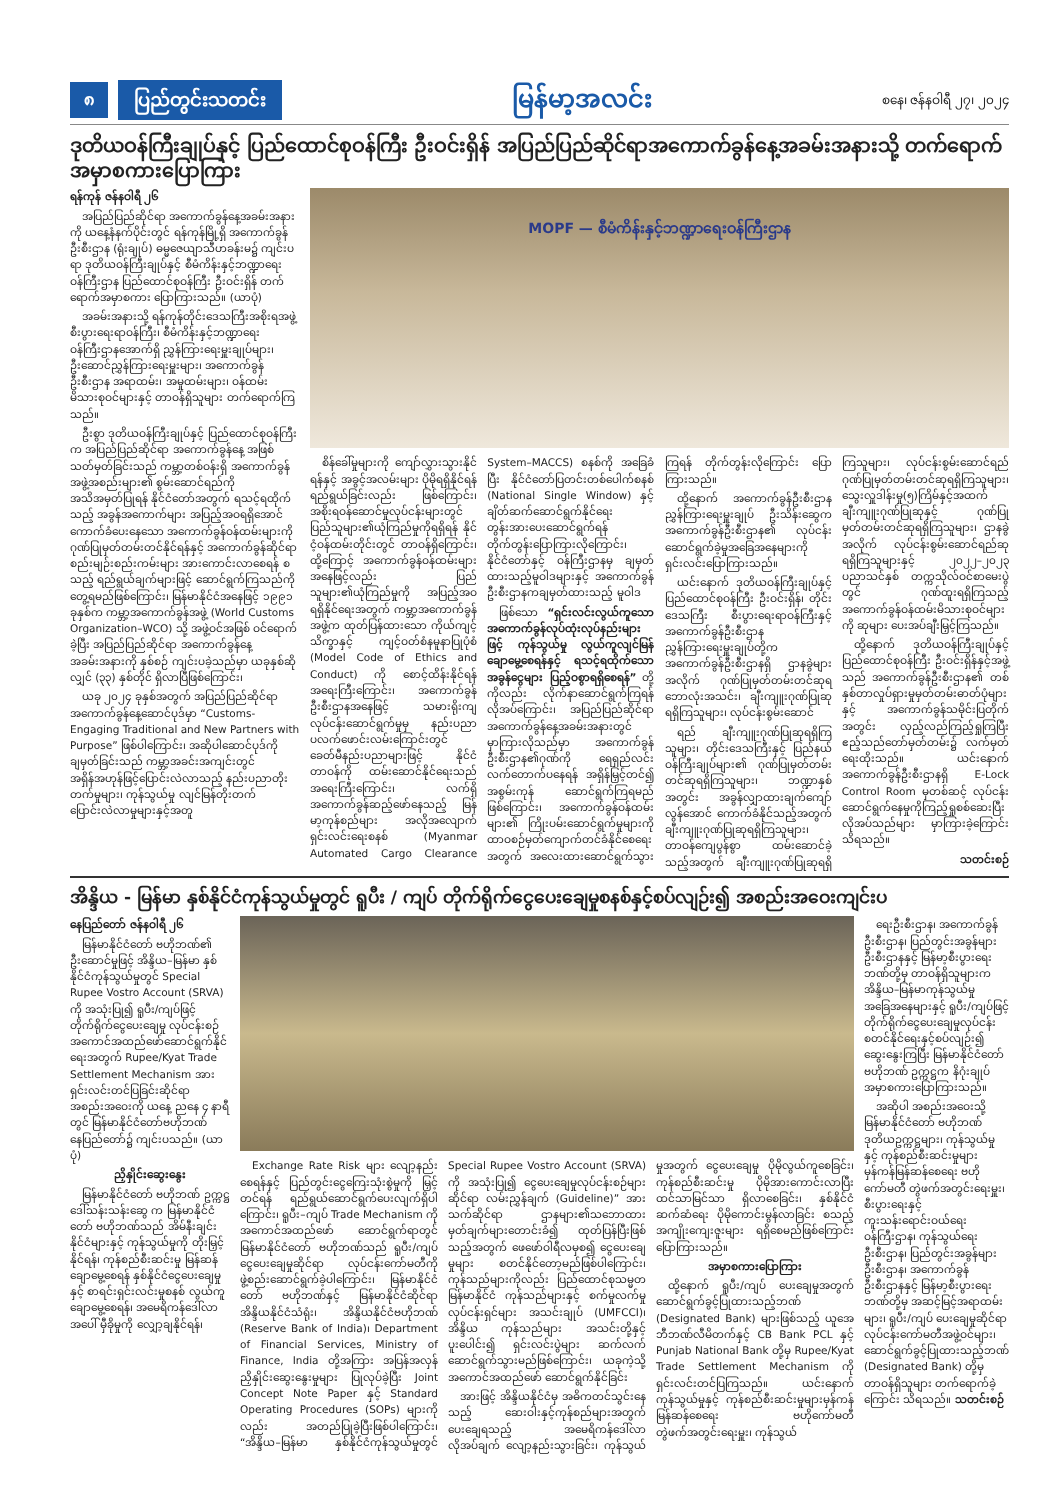၈ ပြည်တွင်းသတင်း မြန်မာ့အလင်း စနေ၊ ဇန်နဝါရီ ၂၇၊ ၂၀၂၄
ဒုတိယဝန်ကြီးချုပ်နှင့် ပြည်ထောင်စုဝန်ကြီး ဦးဝင်းရှိန် အပြည်ပြည်ဆိုင်ရာအကောက်ခွန်နေ့အခမ်းအနားသို့ တက်ရောက်အမှာစကားပြောကြား
ရန်ကုန် ဇန်နဝါရီ ၂၆
အပြည်ပြည်ဆိုင်ရာ အကောက်ခွန်နေ့အခမ်းအနားကို ယနေ့နံနက်ပိုင်းတွင် ရန်ကုန်မြို့ရှိ အကောက်ခွန်ဦးစီးဌာန (ရုံးချုပ်) ဓမ္မဇေယျာသီဟခန်းမ၌ ကျင်းပရာ ဒုတိယဝန်ကြီးချုပ်နှင့် စီမံကိန်းနှင့်ဘဏ္ဍာရေးဝန်ကြီးဌာန ပြည်ထောင်စုဝန်ကြီး ဦးဝင်းရှိန် တက်ရောက်အမှာစကား ပြောကြားသည်။ (ယာပုံ)
အခမ်းအနားသို့ ရန်ကုန်တိုင်းဒေသကြီးအစိုးရအဖွဲ့ စီးပွားရေးရာဝန်ကြီး၊ စီမံကိန်းနှင့်ဘဏ္ဍာရေးဝန်ကြီးဌာနအောက်ရှိ ညွှန်ကြားရေးမှူးချုပ်များ၊ ဦးဆောင်ညွှန်ကြားရေးမှူးများ၊ အကောက်ခွန်ဦးစီးဌာန အရာထမ်း၊ အမှုထမ်းများ၊ ဝန်ထမ်းမိသားစုဝင်များနှင့် တာဝန်ရှိသူများ တက်ရောက်ကြသည်။
ဦးစွာ ဒုတိယဝန်ကြီးချုပ်နှင့် ပြည်ထောင်စုဝန်ကြီးက အပြည်ပြည်ဆိုင်ရာ အကောက်ခွန်နေ့ အဖြစ် သတ်မှတ်ခြင်းသည် ကမ္ဘာ့တစ်ဝန်းရှိ အကောက်ခွန်အဖွဲ့အစည်းများ၏ စွမ်းဆောင်ရည်ကို အသိအမှတ်ပြုရန် နိုင်ငံတော်အတွက် ရသင့်ရထိုက်သည့် အခွန်အကောက်များ အပြည့်အဝရရှိအောင် ကောက်ခံပေးနေသော အကောက်ခွန်ဝန်ထမ်းများကို ဂုဏ်ပြုမှတ်တမ်းတင်နိုင်ရန်နှင့် အကောက်ခွန်ဆိုင်ရာ စည်းမျဉ်းစည်းကမ်းများ အားကောင်းလာစေရန် စသည့် ရည်ရွယ်ချက်များဖြင့် ဆောင်ရွက်ကြသည်ကို တွေ့ရမည်ဖြစ်ကြောင်း၊ မြန်မာနိုင်ငံအနေဖြင့် ၁၉၉၁ ခုနှစ်က ကမ္ဘာ့အကောက်ခွန်အဖွဲ့ (World Customs Organization–WCO) သို့ အဖွဲ့ဝင်အဖြစ် ဝင်ရောက်ခဲ့ပြီး အပြည်ပြည်ဆိုင်ရာ အကောက်ခွန်နေ့ အခမ်းအနားကို နှစ်စဉ် ကျင်းပခဲ့သည်မှာ ယခုနှစ်ဆိုလျှင် (၃၃) နှစ်တိုင် ရှိလာပြီဖြစ်ကြောင်း၊
ယခု ၂၀၂၄ ခုနှစ်အတွက် အပြည်ပြည်ဆိုင်ရာ အကောက်ခွန်နေ့ဆောင်ပုဒ်မှာ “Customs-Engaging Traditional and New Partners with Purpose” ဖြစ်ပါကြောင်း၊ အဆိုပါဆောင်ပုဒ်ကို ချမှတ်ခြင်းသည် ကမ္ဘာ့အခင်းအကျင်းတွင် အရှိန်အဟုန်ဖြင့်ပြောင်းလဲလာသည့် နည်းပညာတိုးတက်မှုများ၊ ကုန်သွယ်မှု လျင်မြန်တိုးတက် ပြောင်းလဲလာမှုများနှင့်အတူ
MOPF — စီမံကိန်းနှင့်ဘဏ္ဍာရေးဝန်ကြီးဌာန
စိန်ခေါ်မှုများကို ကျော်လွှားသွားနိုင်ရန်နှင့် အခွင့်အလမ်းများ ပိုမိုရရှိနိုင်ရန် ရည်ရွယ်ခြင်းလည်း ဖြစ်ကြောင်း၊ အစိုးရဝန်ဆောင်မှုလုပ်ငန်းများတွင် ပြည်သူများ၏ယုံကြည်မှုကိုရရှိရန် နိုင်ငံ့ဝန်ထမ်းတိုင်းတွင် တာဝန်ရှိကြောင်း၊ ထို့ကြောင့် အကောက်ခွန်ဝန်ထမ်းများအနေဖြင့်လည်း ပြည်သူများ၏ယုံကြည်မှုကို အပြည့်အဝရရှိနိုင်ရေးအတွက် ကမ္ဘာ့အကောက်ခွန်အဖွဲ့က ထုတ်ပြန်ထားသော ကိုယ်ကျင့်သိက္ခာနှင့် ကျင့်ဝတ်စံနမူနာပြုပုံစံ (Model Code of Ethics and Conduct) ကို စောင့်ထိန်းနိုင်ရန် အရေးကြီးကြောင်း၊ အကောက်ခွန်ဦးစီးဌာနအနေဖြင့် သမားရိုးကျလုပ်ငန်းဆောင်ရွက်မှုမှ နည်းပညာပလက်ဖောင်းလမ်းကြောင်းတွင် ခေတ်မီနည်းပညာများဖြင့် နိုင်ငံတာဝန်ကို ထမ်းဆောင်နိုင်ရေးသည် အရေးကြီးကြောင်း၊ လက်ရှိအကောက်ခွန်ဆည့်ဖော်နေသည့် မြန်မာ့ကုန်စည်များ အလိုအလျောက်ရှင်းလင်းရေးစနစ် (Myanmar Automated Cargo Clearance System–MACCS) စနစ်ကို အခြေခံပြီး နိုင်ငံတော်ပြတင်းတစ်ပေါက်စနစ် (National Single Window) နှင့် ချိတ်ဆက်ဆောင်ရွက်နိုင်ရေး တွန်းအားပေးဆောင်ရွက်ရန် တိုက်တွန်းပြောကြားလိုကြောင်း၊ နိုင်ငံတော်နှင့် ဝန်ကြီးဌာနမှ ချမှတ်ထားသည့်မူဝါဒများနှင့် အကောက်ခွန်ဦးစီးဌာနကချမှတ်ထားသည့် မူဝါဒ
ဖြစ်သော “ရှင်းလင်းလွယ်ကူသော အကောက်ခွန်လုပ်ထုံးလုပ်နည်းများဖြင့် ကုန်သွယ်မှု လွယ်ကူလျင်မြန်ချောမွေ့စေရန်နှင့် ရသင့်ရထိုက်သောအခွန်ငွေများ ပြည့်ဝစွာရရှိစေရန်” တို့ကိုလည်း လိုက်နာဆောင်ရွက်ကြရန် လိုအပ်ကြောင်း၊ အပြည်ပြည်ဆိုင်ရာ အကောက်ခွန်နေ့အခမ်းအနားတွင် မှာကြားလိုသည်မှာ အကောက်ခွန်ဦးစီးဌာန၏ဂုဏ်ကို ရေရှည်လင်းလက်တောက်ပနေရန် အရှိန်မြှင့်တင်၍ အစွမ်းကုန် ဆောင်ရွက်ကြရမည်ဖြစ်ကြောင်း၊ အကောက်ခွန်ဝန်ထမ်းများ၏ ကြိုးပမ်းဆောင်ရွက်မှုများကို ထာဝစဉ်မှတ်ကျောက်တင်ခံနိုင်စေရေး အတွက် အလေးထားဆောင်ရွက်သွားကြရန် တိုက်တွန်းလိုကြောင်း ပြောကြားသည်။
ထို့နောက် အကောက်ခွန်ဦးစီးဌာန ညွှန်ကြားရေးမှူးချုပ် ဦးသိန်းဆွေက အကောက်ခွန်ဦးစီးဌာန၏ လုပ်ငန်းဆောင်ရွက်ခဲ့မှုအခြေအနေများကို ရှင်းလင်းပြောကြားသည်။
ယင်းနောက် ဒုတိယဝန်ကြီးချုပ်နှင့် ပြည်ထောင်စုဝန်ကြီး ဦးဝင်းရှိန်၊ တိုင်းဒေသကြီး စီးပွားရေးရာဝန်ကြီးနှင့် အကောက်ခွန်ဦးစီးဌာန ညွှန်ကြားရေးမှူးချုပ်တို့က အကောက်ခွန်ဦးစီးဌာနရှိ ဌာနခွဲများ အလိုက် ဂုဏ်ပြုမှတ်တမ်းတင်ဆုရ ဘောလုံးအသင်း၊ ချီးကျူးဂုဏ်ပြုဆုရရှိကြသူများ၊ လုပ်ငန်းစွမ်းဆောင်
ရည် ချီးကျူးဂုဏ်ပြုဆုရရှိကြသူများ၊ တိုင်းဒေသကြီးနှင့် ပြည်နယ်ဝန်ကြီးချုပ်များ၏ ဂုဏ်ပြုမှတ်တမ်းတင်ဆုရရှိကြသူများ၊ ဘဏ္ဍာနှစ်အတွင်း အခွန်လျှာထားချက်ကျော်လွန်အောင် ကောက်ခံနိုင်သည့်အတွက် ချီးကျူးဂုဏ်ပြုဆုရရှိကြသူများ၊ တာဝန်ကျေပွန်စွာ ထမ်းဆောင်ခဲ့သည့်အတွက် ချီးကျူးဂုဏ်ပြုဆုရရှိကြသူများ၊ လုပ်ငန်းစွမ်းဆောင်ရည် ဂုဏ်ပြုမှတ်တမ်းတင်ဆုရရှိကြသူများ၊ သွေးလှူဒါန်းမှု(၅)ကြိမ်နှင့်အထက် ချီးကျူးဂုဏ်ပြုဆုနှင့် ဂုဏ်ပြုမှတ်တမ်းတင်ဆုရရှိကြသူများ၊ ဌာနခွဲအလိုက် လုပ်ငန်းစွမ်းဆောင်ရည်ဆု ရရှိကြသူများနှင့် ၂၀၂၂–၂၀၂၃ ပညာသင်နှစ် တက္ကသိုလ်ဝင်စာမေးပွဲတွင် ဂုဏ်ထူးရရှိကြသည့် အကောက်ခွန်ဝန်ထမ်းမိသားစုဝင်များကို ဆုများ ပေးအပ်ချီးမြှင့်ကြသည်။
ထို့နောက် ဒုတိယဝန်ကြီးချုပ်နှင့်ပြည်ထောင်စုဝန်ကြီး ဦးဝင်းရှိန်နှင့်အဖွဲ့သည် အကောက်ခွန်ဦးစီးဌာန၏ တစ်နှစ်တာလှုပ်ရှားမှုမှတ်တမ်းဓာတ်ပုံများနှင့် အကောက်ခွန်သမိုင်းပြတိုက်အတွင်း လှည့်လည်ကြည့်ရှုကြပြီး ဧည့်သည်တော်မှတ်တမ်း၌ လက်မှတ်ရေးထိုးသည်။ ယင်းနောက် အကောက်ခွန်ဦးစီးဌာနရှိ E-Lock Control Room မှတစ်ဆင့် လုပ်ငန်းဆောင်ရွက်နေမှုကိုကြည့်ရှုစစ်ဆေးပြီး လိုအပ်သည်များ မှာကြားခဲ့ကြောင်း သိရသည်။
သတင်းစဉ်
အိန္ဒိယ - မြန်မာ နှစ်နိုင်ငံကုန်သွယ်မှုတွင် ရူပီး / ကျပ် တိုက်ရိုက်ငွေပေးချေမှုစနစ်နှင့်စပ်လျဉ်း၍ အစည်းအဝေးကျင်းပ
နေပြည်တော် ဇန်နဝါရီ ၂၆
မြန်မာနိုင်ငံတော် ဗဟိုဘဏ်၏ ဦးဆောင်မှုဖြင့် အိန္ဒိယ–မြန်မာ နှစ်နိုင်ငံကုန်သွယ်မှုတွင် Special Rupee Vostro Account (SRVA) ကို အသုံးပြု၍ ရူပီး/ကျပ်ဖြင့် တိုက်ရိုက်ငွေပေးချေမှု လုပ်ငန်းစဉ် အကောင်အထည်ဖော်ဆောင်ရွက်နိုင်ရေးအတွက် Rupee/Kyat Trade Settlement Mechanism အား ရှင်းလင်းတင်ပြခြင်းဆိုင်ရာ အစည်းအဝေးကို ယနေ့ ညနေ ၄ နာရီတွင် မြန်မာနိုင်ငံတော်ဗဟိုဘဏ် နေပြည်တော်၌ ကျင်းပသည်။ (ယာပုံ)
ညှိနှိုင်းဆွေးနွေး
မြန်မာနိုင်ငံတော် ဗဟိုဘဏ် ဥက္ကဋ္ဌ ဒေါ်သန်းသန်းဆွေ က မြန်မာနိုင်ငံတော် ဗဟိုဘဏ်သည် အိမ်နီးချင်းနိုင်ငံများနှင့် ကုန်သွယ်မှုကို တိုးမြှင့်နိုင်ရန်၊ ကုန်စည်စီးဆင်းမှု မြန်ဆန်ချောမွေ့စေရန် နှစ်နိုင်ငံငွေပေးချေမှုနှင့် စာရင်းရှင်းလင်းမှုစနစ် လွယ်ကူချောမွေ့စေရန်၊ အမေရိကန်ဒေါ်လာ အပေါ် မှီခိုမှုကို လျှော့ချနိုင်ရန်၊
Exchange Rate Risk များ လျော့နည်းစေရန်နှင့် ပြည်တွင်းငွေကြေးသုံးစွဲမှုကို မြှင့်တင်ရန် ရည်ရွယ်ဆောင်ရွက်ပေးလျက်ရှိပါကြောင်း၊ ရူပီး–ကျပ် Trade Mechanism ကို အကောင်အထည်ဖော် ဆောင်ရွက်ရာတွင် မြန်မာနိုင်ငံတော် ဗဟိုဘဏ်သည် ရူပီး/ကျပ် ငွေပေးချေမှုဆိုင်ရာ လုပ်ငန်းကော်မတီကို ဖွဲ့စည်းဆောင်ရွက်ခဲ့ပါကြောင်း၊ မြန်မာနိုင်ငံတော် ဗဟိုဘဏ်နှင့် မြန်မာနိုင်ငံဆိုင်ရာ အိန္ဒိယနိုင်ငံသံရုံး၊ အိန္ဒိယနိုင်ငံဗဟိုဘဏ် (Reserve Bank of India)၊ Department of Financial Services, Ministry of Finance, India တို့အကြား အပြန်အလှန် ညှိနှိုင်းဆွေးနွေးမှုများ ပြုလုပ်ခဲ့ပြီး Joint Concept Note Paper နှင့် Standard Operating Procedures (SOPs) များကို လည်း အတည်ပြုခဲ့ပြီးဖြစ်ပါကြောင်း၊ “အိန္ဒိယ–မြန်မာ နှစ်နိုင်ငံကုန်သွယ်မှုတွင် Special Rupee Vostro Account (SRVA) ကို အသုံးပြု၍ ငွေပေးချေမှုလုပ်ငန်းစဉ်များဆိုင်ရာ လမ်းညွှန်ချက် (Guideline)” အား သက်ဆိုင်ရာ ဌာနများ၏သဘောထားမှတ်ချက်များတောင်းခံ၍ ထုတ်ပြန်ပြီးဖြစ်သည့်အတွက် ဖေဖော်ဝါရီလမှစ၍ ငွေပေးချေမှုများ စတင်နိုင်တော့မည်ဖြစ်ပါကြောင်း၊ ကုန်သည်များကိုလည်း ပြည်ထောင်စုသမ္မတမြန်မာနိုင်ငံ ကုန်သည်များနှင့် စက်မှုလက်မှု လုပ်ငန်းရှင်များ အသင်းချုပ် (UMFCCI)၊ အိန္ဒိယ ကုန်သည်များ အသင်းတို့နှင့် ပူးပေါင်း၍ ရှင်းလင်းပွဲများ ဆက်လက် ဆောင်ရွက်သွားမည်ဖြစ်ကြောင်း၊ ယခုကဲ့သို့ အကောင်အထည်ဖော် ဆောင်ရွက်နိုင်ခြင်း
အားဖြင့် အိန္ဒိယနိုင်ငံမှ အဓိကတင်သွင်းနေသည့် ဆေးဝါးနှင့်ကုန်စည်များအတွက် ပေးချေရသည့် အမေရိကန်ဒေါ်လာ လိုအပ်ချက် လျော့နည်းသွားခြင်း၊ ကုန်သွယ်မှုအတွက် ငွေပေးချေမှု ပိုမိုလွယ်ကူစေခြင်း၊ ကုန်စည်စီးဆင်းမှု ပိုမိုအားကောင်းလာပြီး ထင်သာမြင်သာ ရှိလာစေခြင်း၊ နှစ်နိုင်ငံဆက်ဆံရေး ပိုမိုကောင်းမွန်လာခြင်း စသည့် အကျိုးကျေးဇူးများ ရရှိစေမည်ဖြစ်ကြောင်း ပြောကြားသည်။
အမှာစကားပြောကြား
ထို့နောက် ရူပီး/ကျပ် ပေးချေမှုအတွက် ဆောင်ရွက်ခွင့်ပြုထားသည့်ဘဏ် (Designated Bank) များဖြစ်သည့် ယူအေဘီဘဏ်လီမိတက်နှင့် CB Bank PCL နှင့် Punjab National Bank တို့မှ Rupee/Kyat Trade Settlement Mechanism ကို ရှင်းလင်းတင်ပြကြသည်။ ယင်းနောက် ကုန်သွယ်မှုနှင့် ကုန်စည်စီးဆင်းမှုများမှန်ကန်မြန်ဆန်စေရေး ဗဟိုကော်မတီ တွဲဖက်အတွင်းရေးမှူး၊ ကုန်သွယ်
ရေးဦးစီးဌာန၊ အကောက်ခွန်ဦးစီးဌာန၊ ပြည်တွင်းအခွန်များ ဦးစီးဌာနနှင့် မြန်မာ့စီးပွားရေးဘဏ်တို့မှ တာဝန်ရှိသူများက အိန္ဒိယ–မြန်မာကုန်သွယ်မှု အခြေအနေများနှင့် ရူပီး/ကျပ်ဖြင့် တိုက်ရိုက်ငွေပေးချေမှုလုပ်ငန်း စတင်နိုင်ရေးနှင့်စပ်လျဉ်း၍ ဆွေးနွေးကြပြီး မြန်မာနိုင်ငံတော်ဗဟိုဘဏ် ဥက္ကဋ္ဌက နိဂုံးချုပ်အမှာစကားပြောကြားသည်။
အဆိုပါ အစည်းအဝေးသို့ မြန်မာနိုင်ငံတော် ဗဟိုဘဏ် ဒုတိယဥက္ကဋ္ဌများ၊ ကုန်သွယ်မှုနှင့် ကုန်စည်စီးဆင်းမှုများ မှန်ကန်မြန်ဆန်စေရေး ဗဟိုကော်မတီ တွဲဖက်အတွင်းရေးမှူး၊ စီးပွားရေးနှင့် ကူးသန်းရောင်းဝယ်ရေး ဝန်ကြီးဌာန၊ ကုန်သွယ်ရေးဦးစီးဌာန၊ ပြည်တွင်းအခွန်များ ဦးစီးဌာန၊ အကောက်ခွန်ဦးစီးဌာနနှင့် မြန်မာ့စီးပွားရေးဘဏ်တို့မှ အဆင့်မြင့်အရာထမ်းများ၊ ရူပီး/ကျပ် ပေးချေမှုဆိုင်ရာလုပ်ငန်းကော်မတီအဖွဲ့ဝင်များ၊ ဆောင်ရွက်ခွင့်ပြုထားသည့်ဘဏ် (Designated Bank) တို့မှ တာဝန်ရှိသူများ တက်ရောက်ခဲ့ကြောင်း သိရသည်။ သတင်းစဉ်